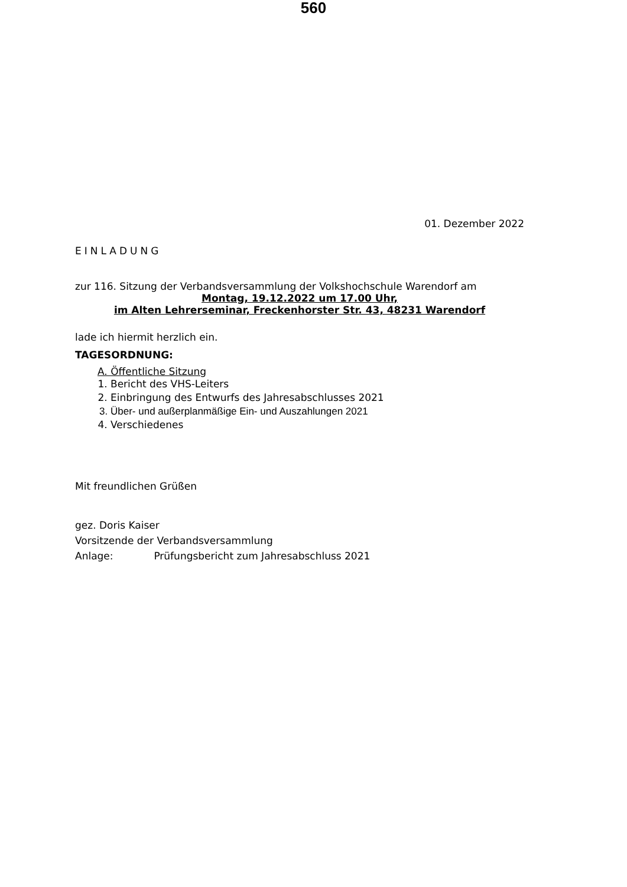560
01. Dezember 2022
EINLADUNG
zur 116. Sitzung der Verbandsversammlung der Volkshochschule Warendorf am
Montag, 19.12.2022 um 17.00 Uhr,
im Alten Lehrerseminar, Freckenhorster Str. 43, 48231 Warendorf
lade ich hiermit herzlich ein.
TAGESORDNUNG:
A. Öffentliche Sitzung
1. Bericht des VHS-Leiters
2. Einbringung des Entwurfs des Jahresabschlusses 2021
3. Über- und außerplanmäßige Ein- und Auszahlungen 2021
4. Verschiedenes
Mit freundlichen Grüßen
gez. Doris Kaiser
Vorsitzende der Verbandsversammlung
Anlage: Prüfungsbericht zum Jahresabschluss 2021